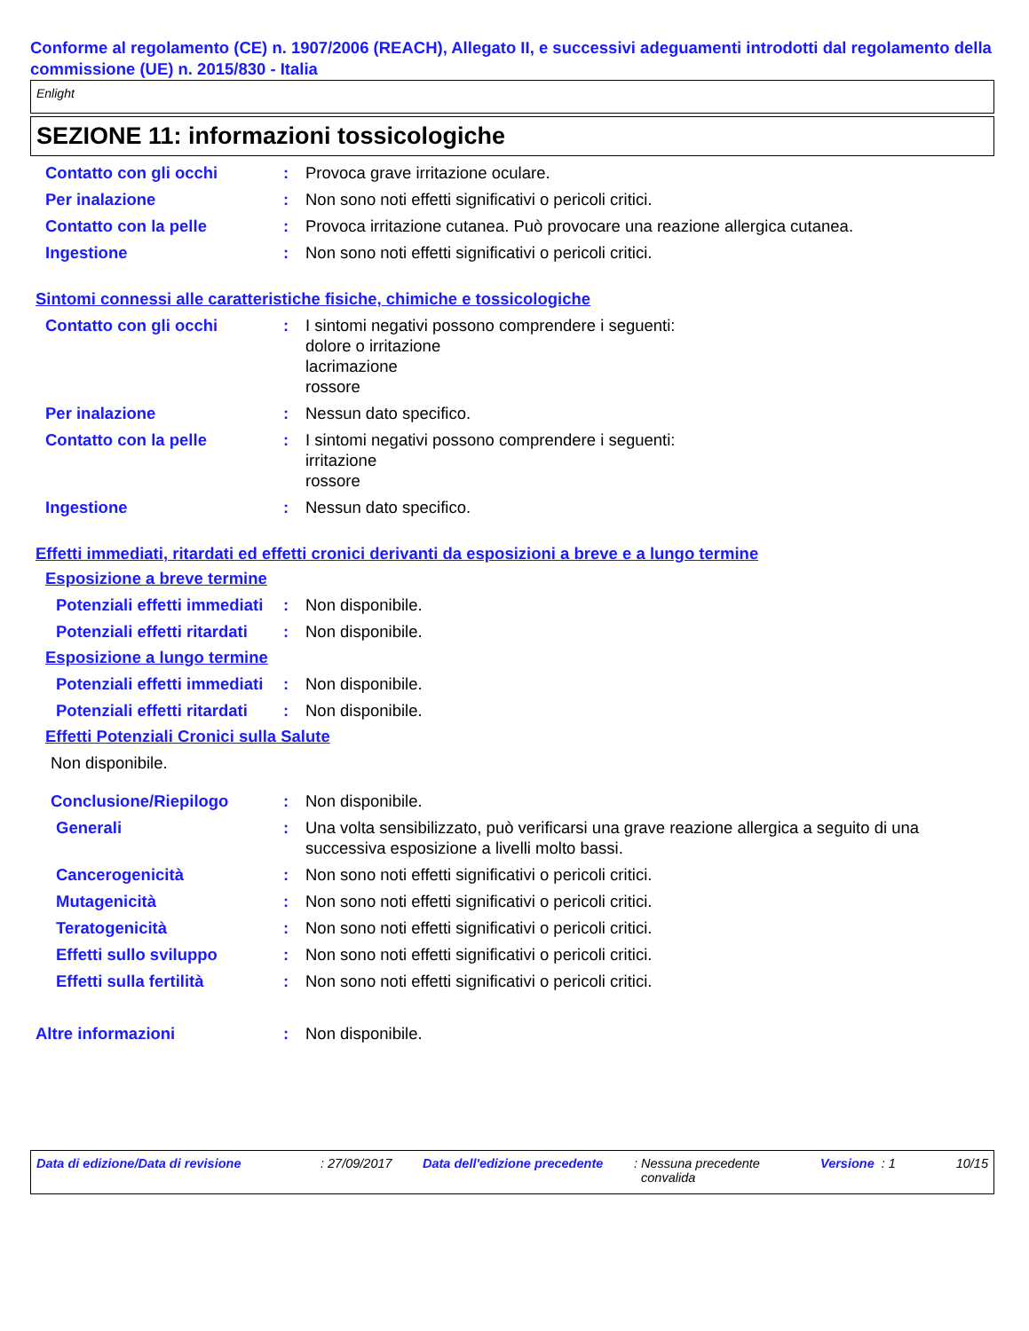Conforme al regolamento (CE) n. 1907/2006 (REACH), Allegato II, e successivi adeguamenti introdotti dal regolamento della commissione (UE) n. 2015/830 - Italia
Enlight
SEZIONE 11: informazioni tossicologiche
Contatto con gli occhi : Provoca grave irritazione oculare.
Per inalazione : Non sono noti effetti significativi o pericoli critici.
Contatto con la pelle : Provoca irritazione cutanea. Può provocare una reazione allergica cutanea.
Ingestione : Non sono noti effetti significativi o pericoli critici.
Sintomi connessi alle caratteristiche fisiche, chimiche e tossicologiche
Contatto con gli occhi : I sintomi negativi possono comprendere i seguenti:
dolore o irritazione
lacrimazione
rossore
Per inalazione : Nessun dato specifico.
Contatto con la pelle : I sintomi negativi possono comprendere i seguenti:
irritazione
rossore
Ingestione : Nessun dato specifico.
Effetti immediati, ritardati ed effetti cronici derivanti da esposizioni a breve e a lungo termine
Esposizione a breve termine
Potenziali effetti immediati
: Non disponibile.
Potenziali effetti ritardati
: Non disponibile.
Esposizione a lungo termine
Potenziali effetti immediati
: Non disponibile.
Potenziali effetti ritardati
: Non disponibile.
Effetti Potenziali Cronici sulla Salute
Non disponibile.
Conclusione/Riepilogo : Non disponibile.
Generali : Una volta sensibilizzato, può verificarsi una grave reazione allergica a seguito di una successiva esposizione a livelli molto bassi.
Cancerogenicità : Non sono noti effetti significativi o pericoli critici.
Mutagenicità : Non sono noti effetti significativi o pericoli critici.
Teratogenicità : Non sono noti effetti significativi o pericoli critici.
Effetti sullo sviluppo : Non sono noti effetti significativi o pericoli critici.
Effetti sulla fertilità : Non sono noti effetti significativi o pericoli critici.
Altre informazioni : Non disponibile.
Data di edizione/Data di revisione : 27/09/2017 Data dell'edizione precedente
: Nessuna precedente
convalida
Versione : 1 10/15